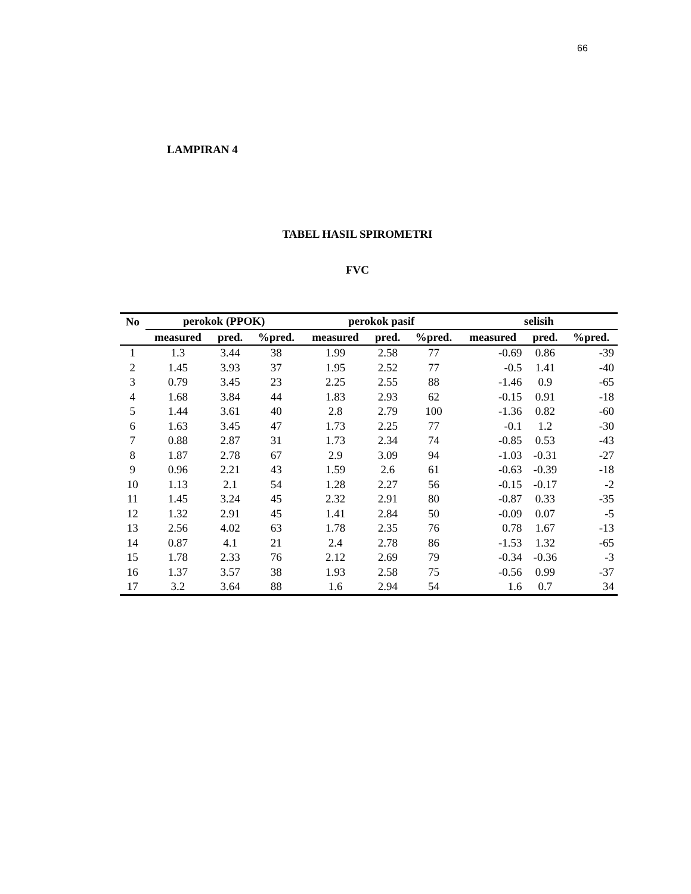66
LAMPIRAN 4
TABEL HASIL SPIROMETRI
FVC
| No | perokok (PPOK) | | | perokok pasif | | | selisih | | |
| --- | --- | --- | --- | --- | --- | --- | --- | --- | --- |
| | measured | pred. | %pred. | measured | pred. | %pred. | measured | pred. | %pred. |
| 1 | 1.3 | 3.44 | 38 | 1.99 | 2.58 | 77 | -0.69 | 0.86 | -39 |
| 2 | 1.45 | 3.93 | 37 | 1.95 | 2.52 | 77 | -0.5 | 1.41 | -40 |
| 3 | 0.79 | 3.45 | 23 | 2.25 | 2.55 | 88 | -1.46 | 0.9 | -65 |
| 4 | 1.68 | 3.84 | 44 | 1.83 | 2.93 | 62 | -0.15 | 0.91 | -18 |
| 5 | 1.44 | 3.61 | 40 | 2.8 | 2.79 | 100 | -1.36 | 0.82 | -60 |
| 6 | 1.63 | 3.45 | 47 | 1.73 | 2.25 | 77 | -0.1 | 1.2 | -30 |
| 7 | 0.88 | 2.87 | 31 | 1.73 | 2.34 | 74 | -0.85 | 0.53 | -43 |
| 8 | 1.87 | 2.78 | 67 | 2.9 | 3.09 | 94 | -1.03 | -0.31 | -27 |
| 9 | 0.96 | 2.21 | 43 | 1.59 | 2.6 | 61 | -0.63 | -0.39 | -18 |
| 10 | 1.13 | 2.1 | 54 | 1.28 | 2.27 | 56 | -0.15 | -0.17 | -2 |
| 11 | 1.45 | 3.24 | 45 | 2.32 | 2.91 | 80 | -0.87 | 0.33 | -35 |
| 12 | 1.32 | 2.91 | 45 | 1.41 | 2.84 | 50 | -0.09 | 0.07 | -5 |
| 13 | 2.56 | 4.02 | 63 | 1.78 | 2.35 | 76 | 0.78 | 1.67 | -13 |
| 14 | 0.87 | 4.1 | 21 | 2.4 | 2.78 | 86 | -1.53 | 1.32 | -65 |
| 15 | 1.78 | 2.33 | 76 | 2.12 | 2.69 | 79 | -0.34 | -0.36 | -3 |
| 16 | 1.37 | 3.57 | 38 | 1.93 | 2.58 | 75 | -0.56 | 0.99 | -37 |
| 17 | 3.2 | 3.64 | 88 | 1.6 | 2.94 | 54 | 1.6 | 0.7 | 34 |